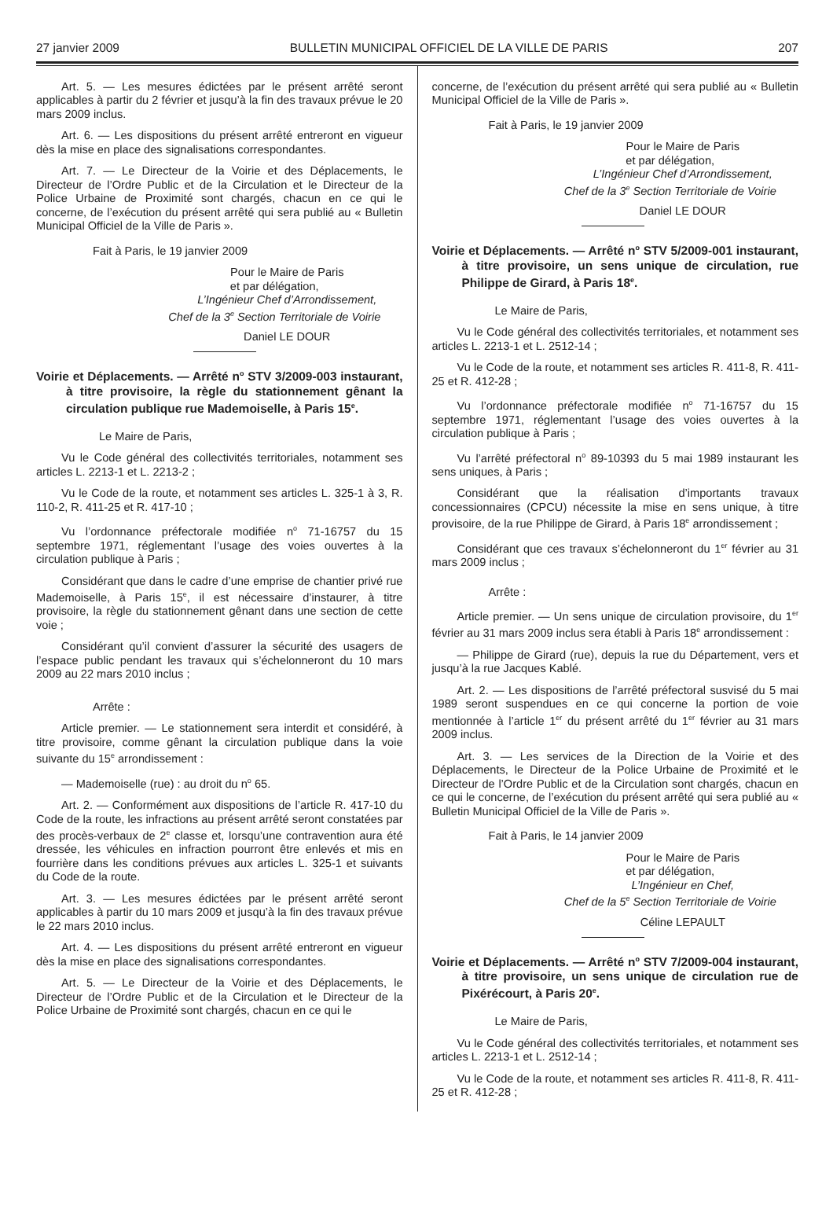27 janvier 2009 BULLETIN MUNICIPAL OFFICIEL DE LA VILLE DE PARIS 207
Art. 5. — Les mesures édictées par le présent arrêté seront applicables à partir du 2 février et jusqu’à la fin des travaux prévue le 20 mars 2009 inclus.
Art. 6. — Les dispositions du présent arrêté entreront en vigueur dès la mise en place des signalisations correspondantes.
Art. 7. — Le Directeur de la Voirie et des Déplacements, le Directeur de l’Ordre Public et de la Circulation et le Directeur de la Police Urbaine de Proximité sont chargés, chacun en ce qui le concerne, de l’exécution du présent arrêté qui sera publié au « Bulletin Municipal Officiel de la Ville de Paris ».
Fait à Paris, le 19 janvier 2009
Pour le Maire de Paris
et par délégation,
L’Ingénieur Chef d’Arrondissement,
Chef de la 3<sup>e</sup> Section Territoriale de Voirie
Daniel LE DOUR
Voirie et Déplacements. — Arrêté n<sup>o</sup> STV 3/2009-003 instaurant, à titre provisoire, la règle du stationnement gênant la circulation publique rue Mademoiselle, à Paris 15<sup>e</sup>.
Le Maire de Paris,
Vu le Code général des collectivités territoriales, notamment ses articles L. 2213-1 et L. 2213-2 ;
Vu le Code de la route, et notamment ses articles L. 325-1 à 3, R. 110-2, R. 411-25 et R. 417-10 ;
Vu l’ordonnance préfectorale modifiée n<sup>o</sup> 71-16757 du 15 septembre 1971, réglementant l’usage des voies ouvertes à la circulation publique à Paris ;
Considérant que dans le cadre d’une emprise de chantier privé rue Mademoiselle, à Paris 15<sup>e</sup>, il est nécessaire d’instaurer, à titre provisoire, la règle du stationnement gênant dans une section de cette voie ;
Considérant qu’il convient d’assurer la sécurité des usagers de l’espace public pendant les travaux qui s’échelonneront du 10 mars 2009 au 22 mars 2010 inclus ;
Arrête :
Article premier. — Le stationnement sera interdit et considéré, à titre provisoire, comme gênant la circulation publique dans la voie suivante du 15<sup>e</sup> arrondissement :
— Mademoiselle (rue) : au droit du n<sup>o</sup> 65.
Art. 2. — Conformément aux dispositions de l’article R. 417-10 du Code de la route, les infractions au présent arrêté seront constatées par des procès-verbaux de 2<sup>e</sup> classe et, lorsqu’une contravention aura été dressée, les véhicules en infraction pourront être enlevés et mis en fourrière dans les conditions prévues aux articles L. 325-1 et suivants du Code de la route.
Art. 3. — Les mesures édictées par le présent arrêté seront applicables à partir du 10 mars 2009 et jusqu’à la fin des travaux prévue le 22 mars 2010 inclus.
Art. 4. — Les dispositions du présent arrêté entreront en vigueur dès la mise en place des signalisations correspondantes.
Art. 5. — Le Directeur de la Voirie et des Déplacements, le Directeur de l’Ordre Public et de la Circulation et le Directeur de la Police Urbaine de Proximité sont chargés, chacun en ce qui le
concerne, de l’exécution du présent arrêté qui sera publié au « Bulletin Municipal Officiel de la Ville de Paris ».
Fait à Paris, le 19 janvier 2009
Pour le Maire de Paris
et par délégation,
L’Ingénieur Chef d’Arrondissement,
Chef de la 3<sup>e</sup> Section Territoriale de Voirie
Daniel LE DOUR
Voirie et Déplacements. — Arrêté n<sup>o</sup> STV 5/2009-001 instaurant, à titre provisoire, un sens unique de circulation, rue Philippe de Girard, à Paris 18<sup>e</sup>.
Le Maire de Paris,
Vu le Code général des collectivités territoriales, et notamment ses articles L. 2213-1 et L. 2512-14 ;
Vu le Code de la route, et notamment ses articles R. 411-8, R. 411-25 et R. 412-28 ;
Vu l’ordonnance préfectorale modifiée n<sup>o</sup> 71-16757 du 15 septembre 1971, réglementant l’usage des voies ouvertes à la circulation publique à Paris ;
Vu l’arrêté préfectoral n<sup>o</sup> 89-10393 du 5 mai 1989 instaurant les sens uniques, à Paris ;
Considérant que la réalisation d’importants travaux concessionnaires (CPCU) nécessite la mise en sens unique, à titre provisoire, de la rue Philippe de Girard, à Paris 18<sup>e</sup> arrondissement ;
Considérant que ces travaux s’échelonneront du 1<sup>er</sup> février au 31 mars 2009 inclus ;
Arrête :
Article premier. — Un sens unique de circulation provisoire, du 1<sup>er</sup> février au 31 mars 2009 inclus sera établi à Paris 18<sup>e</sup> arrondissement :
— Philippe de Girard (rue), depuis la rue du Département, vers et jusqu’à la rue Jacques Kablé.
Art. 2. — Les dispositions de l’arrêté préfectoral susvisé du 5 mai 1989 seront suspendues en ce qui concerne la portion de voie mentionnée à l’article 1<sup>er</sup> du présent arrêté du 1<sup>er</sup> février au 31 mars 2009 inclus.
Art. 3. — Les services de la Direction de la Voirie et des Déplacements, le Directeur de la Police Urbaine de Proximité et le Directeur de l’Ordre Public et de la Circulation sont chargés, chacun en ce qui le concerne, de l’exécution du présent arrêté qui sera publié au « Bulletin Municipal Officiel de la Ville de Paris ».
Fait à Paris, le 14 janvier 2009
Pour le Maire de Paris
et par délégation,
L’Ingénieur en Chef,
Chef de la 5<sup>e</sup> Section Territoriale de Voirie
Céline LEPAULT
Voirie et Déplacements. — Arrêté n<sup>o</sup> STV 7/2009-004 instaurant, à titre provisoire, un sens unique de circulation rue de Pixérécourt, à Paris 20<sup>e</sup>.
Le Maire de Paris,
Vu le Code général des collectivités territoriales, et notamment ses articles L. 2213-1 et L. 2512-14 ;
Vu le Code de la route, et notamment ses articles R. 411-8, R. 411-25 et R. 412-28 ;